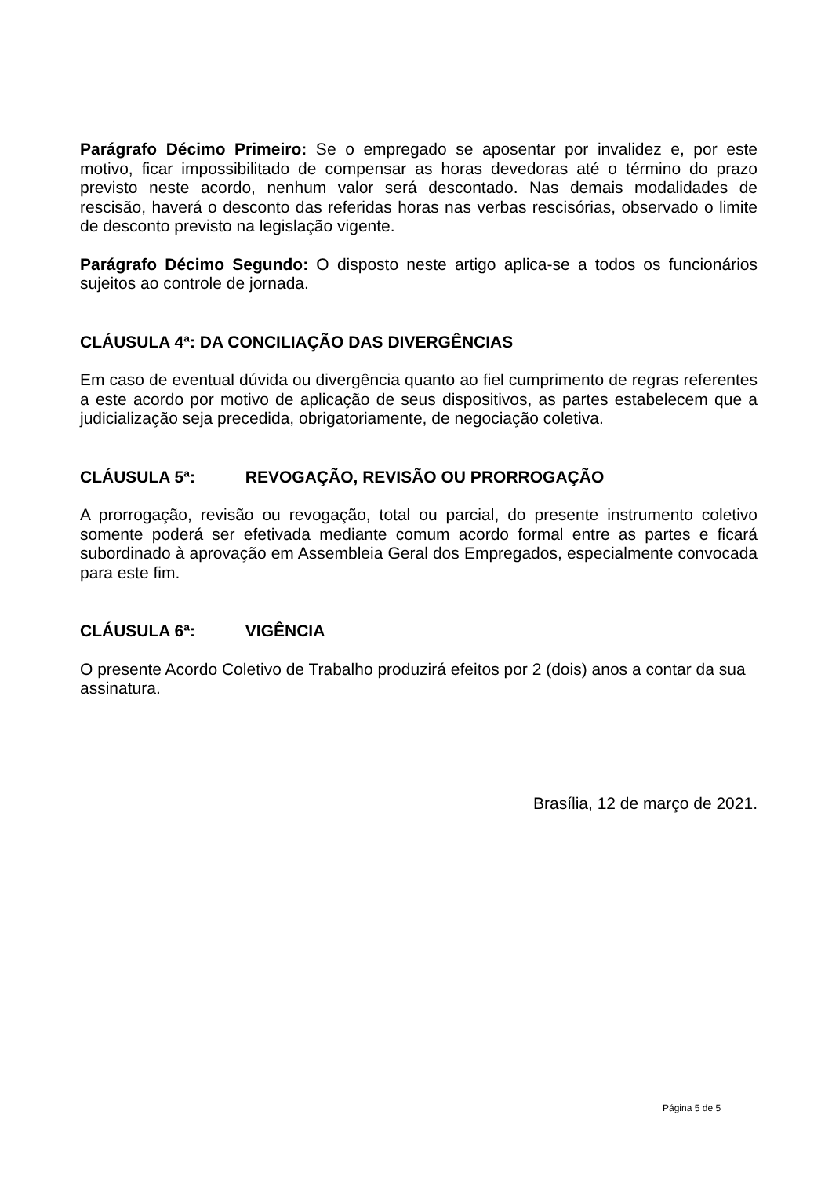Parágrafo Décimo Primeiro: Se o empregado se aposentar por invalidez e, por este motivo, ficar impossibilitado de compensar as horas devedoras até o término do prazo previsto neste acordo, nenhum valor será descontado. Nas demais modalidades de rescisão, haverá o desconto das referidas horas nas verbas rescisórias, observado o limite de desconto previsto na legislação vigente.
Parágrafo Décimo Segundo: O disposto neste artigo aplica-se a todos os funcionários sujeitos ao controle de jornada.
CLÁUSULA 4ª: DA CONCILIAÇÃO DAS DIVERGÊNCIAS
Em caso de eventual dúvida ou divergência quanto ao fiel cumprimento de regras referentes a este acordo por motivo de aplicação de seus dispositivos, as partes estabelecem que a judicialização seja precedida, obrigatoriamente, de negociação coletiva.
CLÁUSULA 5ª: REVOGAÇÃO, REVISÃO OU PRORROGAÇÃO
A prorrogação, revisão ou revogação, total ou parcial, do presente instrumento coletivo somente poderá ser efetivada mediante comum acordo formal entre as partes e ficará subordinado à aprovação em Assembleia Geral dos Empregados, especialmente convocada para este fim.
CLÁUSULA 6ª: VIGÊNCIA
O presente Acordo Coletivo de Trabalho produzirá efeitos por 2 (dois) anos a contar da sua assinatura.
Brasília, 12 de março de 2021.
Página 5 de 5